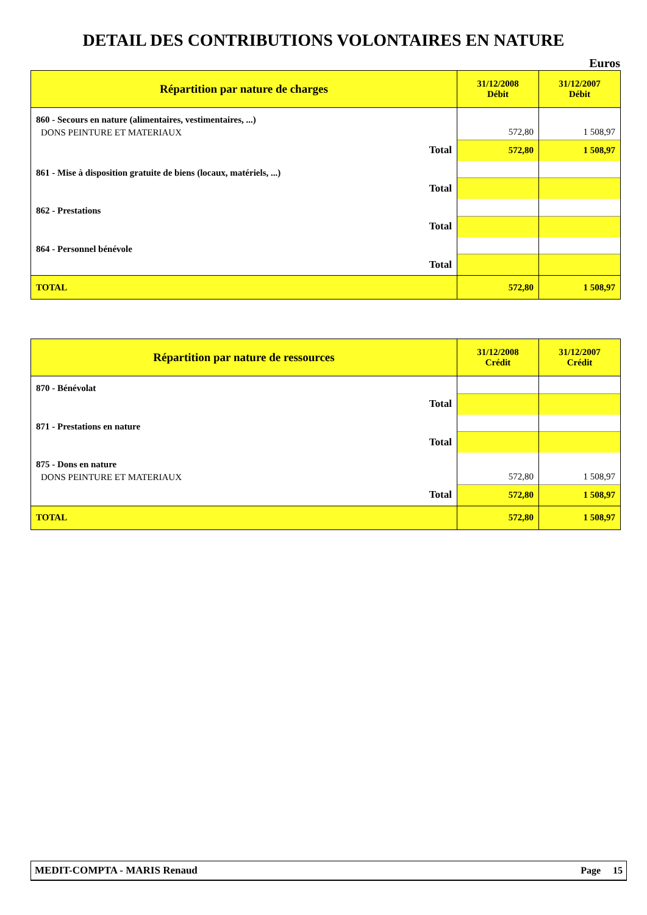DETAIL DES CONTRIBUTIONS VOLONTAIRES EN NATURE
Euros
| Répartition par nature de charges | 31/12/2008 Débit | 31/12/2007 Débit |
| --- | --- | --- |
| 860 - Secours en nature (alimentaires, vestimentaires, ...) | | |
| DONS PEINTURE ET MATERIAUX | 572,80 | 1 508,97 |
| Total | 572,80 | 1 508,97 |
| 861 - Mise à disposition gratuite de biens (locaux, matériels, ...) | | |
| Total | | |
| 862 - Prestations | | |
| Total | | |
| 864 - Personnel bénévole | | |
| Total | | |
| TOTAL | 572,80 | 1 508,97 |
| Répartition par nature de ressources | 31/12/2008 Crédit | 31/12/2007 Crédit |
| --- | --- | --- |
| 870 - Bénévolat | | |
| Total | | |
| 871 - Prestations en nature | | |
| Total | | |
| 875 - Dons en nature | | |
| DONS PEINTURE ET MATERIAUX | 572,80 | 1 508,97 |
| Total | 572,80 | 1 508,97 |
| TOTAL | 572,80 | 1 508,97 |
MEDIT-COMPTA - MARIS Renaud Page 15